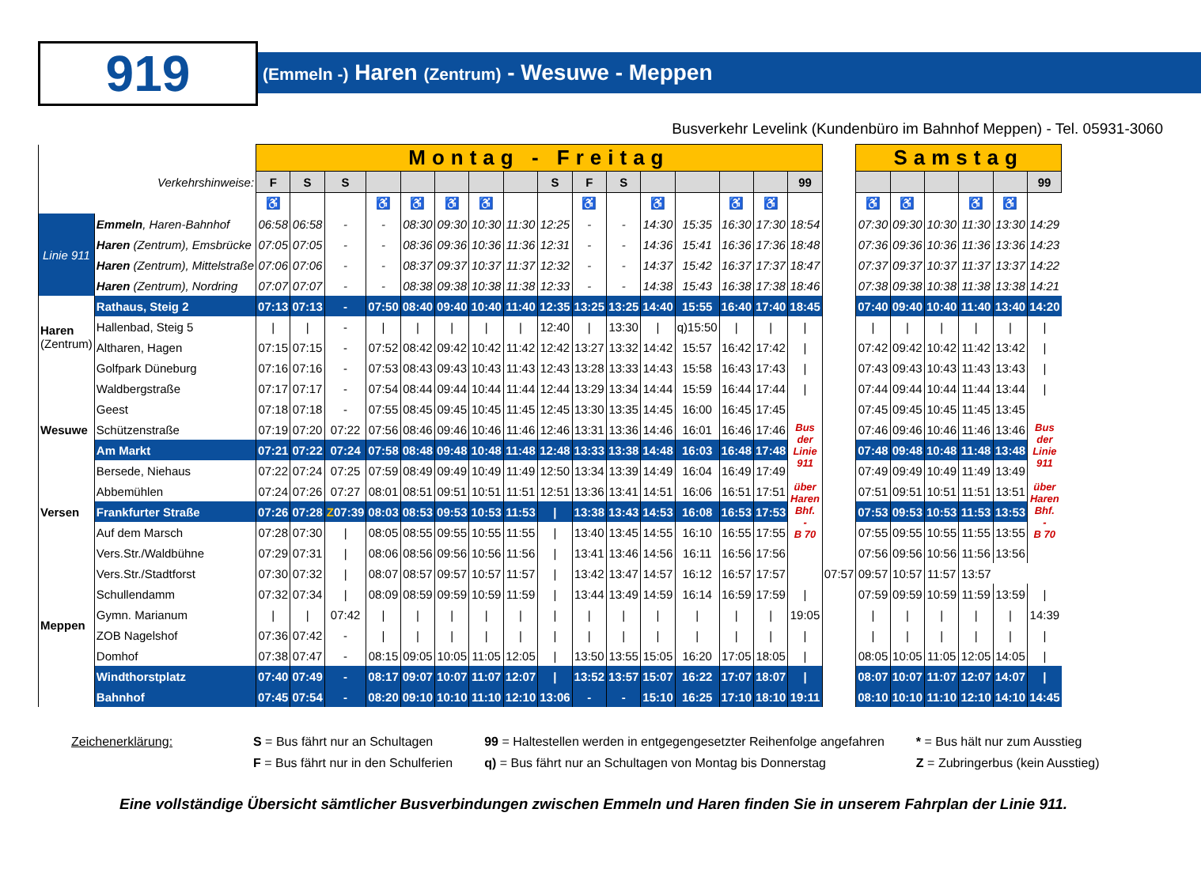919
(Emmeln -) Haren (Zentrum) - Wesuwe - Meppen
Busverkehr Levelink (Kundenbüro im Bahnhof Meppen) - Tel. 05931-3060
| | | Montag - Freitag | | | | | | | | | | | | | | | | | Samstag | | | | | |
| Verkehrshinweise: | | F | S | S | | | | | | S | F | S | | | | | 99 | | | | | | | 99 |
| | | ♿ | | | ♿ | ♿ | ♿ | ♿ | | | ♿ | | ♿ | | ♿ | ♿ | | | ♿ | ♿ | | ♿ | ♿ | |
| Linie 911 | Emmeln , Haren-Bahnhof | 06:58 | 06:58 | - | - | 08:30 | 09:30 | 10:30 | 11:30 | 12:25 | - | - | 14:30 | 15:35 | 16:30 | 17:30 | 18:54 | | 07:30 | 09:30 | 10:30 | 11:30 | 13:30 | 14:29 |
| | Haren (Zentrum), Emsbrücke | 07:05 | 07:05 | - | - | 08:36 | 09:36 | 10:36 | 11:36 | 12:31 | - | - | 14:36 | 15:41 | 16:36 | 17:36 | 18:48 | | 07:36 | 09:36 | 10:36 | 11:36 | 13:36 | 14:23 |
| | Haren (Zentrum), Mittelstraße | 07:06 | 07:06 | - | - | 08:37 | 09:37 | 10:37 | 11:37 | 12:32 | - | - | 14:37 | 15:42 | 16:37 | 17:37 | 18:47 | | 07:37 | 09:37 | 10:37 | 11:37 | 13:37 | 14:22 |
| | Haren (Zentrum), Nordring | 07:07 | 07:07 | - | - | 08:38 | 09:38 | 10:38 | 11:38 | 12:33 | - | - | 14:38 | 15:43 | 16:38 | 17:38 | 18:46 | | 07:38 | 09:38 | 10:38 | 11:38 | 13:38 | 14:21 |
| Haren (Zentrum) | Rathaus, Steig 2 | 07:13 | 07:13 | - | 07:50 | 08:40 | 09:40 | 10:40 | 11:40 | 12:35 | 13:25 | 13:25 | 14:40 | 15:55 | 16:40 | 17:40 | 18:45 | | 07:40 | 09:40 | 10:40 | 11:40 | 13:40 | 14:20 |
| | Hallenbad, Steig 5 | / | / | - | / | / | / | / | / | 12:40 | / | 13:30 | / | q)15:50 | / | / | / | | / | / | / | / | / | / |
| | Altharen, Hagen | 07:15 | 07:15 | - | 07:52 | 08:42 | 09:42 | 10:42 | 11:42 | 12:42 | 13:27 | 13:32 | 14:42 | 15:57 | 16:42 | 17:42 | / | | 07:42 | 09:42 | 10:42 | 11:42 | 13:42 | / |
| | Golfpark Düneburg | 07:16 | 07:16 | - | 07:53 | 08:43 | 09:43 | 10:43 | 11:43 | 12:43 | 13:28 | 13:33 | 14:43 | 15:58 | 16:43 | 17:43 | / | | 07:43 | 09:43 | 10:43 | 11:43 | 13:43 | / |
| Wesuwe | Waldbergstraße | 07:17 | 07:17 | - | 07:54 | 08:44 | 09:44 | 10:44 | 11:44 | 12:44 | 13:29 | 13:34 | 14:44 | 15:59 | 16:44 | 17:44 | / | | 07:44 | 09:44 | 10:44 | 11:44 | 13:44 | / |
| | Geest | 07:18 | 07:18 | - | 07:55 | 08:45 | 09:45 | 10:45 | 11:45 | 12:45 | 13:30 | 13:35 | 14:45 | 16:00 | 16:45 | 17:45 | Bus der Linie 911 über Haren Bhf. - B 70 | | 07:45 | 09:45 | 10:45 | 11:45 | 13:45 | Bus der Linie 911 über Haren Bhf. - B 70 |
| | Schützenstraße | 07:19 | 07:20 | 07:22 | 07:56 | 08:46 | 09:46 | 10:46 | 11:46 | 12:46 | 13:31 | 13:36 | 14:46 | 16:01 | 16:46 | 17:46 | | | 07:46 | 09:46 | 10:46 | 11:46 | 13:46 | |
| | Am Markt | 07:21 | 07:22 | 07:24 | 07:58 | 08:48 | 09:48 | 10:48 | 11:48 | 12:48 | 13:33 | 13:38 | 14:48 | 16:03 | 16:48 | 17:48 | | | 07:48 | 09:48 | 10:48 | 11:48 | 13:48 | |
| | Bersede, Niehaus | 07:22 | 07:24 | 07:25 | 07:59 | 08:49 | 09:49 | 10:49 | 11:49 | 12:50 | 13:34 | 13:39 | 14:49 | 16:04 | 16:49 | 17:49 | | | 07:49 | 09:49 | 10:49 | 11:49 | 13:49 | |
| Versen | Abbemühlen | 07:24 | 07:26 | 07:27 | 08:01 | 08:51 | 09:51 | 10:51 | 11:51 | 12:51 | 13:36 | 13:41 | 14:51 | 16:06 | 16:51 | 17:51 | | | 07:51 | 09:51 | 10:51 | 11:51 | 13:51 | |
| | Frankfurter Straße | 07:26 | 07:28 | Z 07:39 | 08:03 | 08:53 | 09:53 | 10:53 | 11:53 | / | 13:38 | 13:43 | 14:53 | 16:08 | 16:53 | 17:53 | | | 07:53 | 09:53 | 10:53 | 11:53 | 13:53 | |
| | Auf dem Marsch | 07:28 | 07:30 | / | 08:05 | 08:55 | 09:55 | 10:55 | 11:55 | / | 13:40 | 13:45 | 14:55 | 16:10 | 16:55 | 17:55 | | | 07:55 | 09:55 | 10:55 | 11:55 | 13:55 | |
| Meppen | Vers.Str./Waldbühne | 07:29 | 07:31 | / | 08:06 | 08:56 | 09:56 | 10:56 | 11:56 | / | 13:41 | 13:46 | 14:56 | 16:11 | 16:56 | 17:56 | | | 07:56 | 09:56 | 10:56 | 11:56 | 13:56 | |
| | Vers.Str./Stadtforst | 07:30 | 07:32 | / | 08:07 | 08:57 | 09:57 | 10:57 | 11:57 | / | 13:42 | 13:47 | 14:57 | 16:12 | 16:57 | 17:57 | | 07:57 | 09:57 | 10:57 | 11:57 | 13:57 | | |
| | Schullendamm | 07:32 | 07:34 | / | 08:09 | 08:59 | 09:59 | 10:59 | 11:59 | / | 13:44 | 13:49 | 14:59 | 16:14 | 16:59 | 17:59 | / | | 07:59 | 09:59 | 10:59 | 11:59 | 13:59 | / |
| | Gymn. Marianum | / | / | 07:42 | / | / | / | / | / | / | / | / | / | / | / | / | 19:05 | | / | / | / | / | / | 14:39 |
| | ZOB Nagelshof | 07:36 | 07:42 | - | / | / | / | / | / | / | / | / | / | / | / | / | / | | / | / | / | / | / | / |
| | Domhof | 07:38 | 07:47 | - | 08:15 | 09:05 | 10:05 | 11:05 | 12:05 | / | 13:50 | 13:55 | 15:05 | 16:20 | 17:05 | 18:05 | / | | 08:05 | 10:05 | 11:05 | 12:05 | 14:05 | / |
| | Windthorstplatz | 07:40 | 07:49 | - | 08:17 | 09:07 | 10:07 | 11:07 | 12:07 | / | 13:52 | 13:57 | 15:07 | 16:22 | 17:07 | 18:07 | / | | 08:07 | 10:07 | 11:07 | 12:07 | 14:07 | / |
| | Bahnhof | 07:45 | 07:54 | - | 08:20 | 09:10 | 10:10 | 11:10 | 12:10 | 13:06 | - | - | 15:10 | 16:25 | 17:10 | 18:10 | 19:11 | | 08:10 | 10:10 | 11:10 | 12:10 | 14:10 | 14:45 |
Zeichenerklärung: S = Bus fährt nur an Schultagen
F = Bus fährt nur in den Schulferien
99 = Haltestellen werden in entgegengesetzter Reihenfolge angefahren
q) = Bus fährt nur an Schultagen von Montag bis Donnerstag
* = Bus hält nur zum Ausstieg
Z = Zubringerbus (kein Ausstieg)
Eine vollständige Übersicht sämtlicher Busverbindungen zwischen Emmeln und Haren finden Sie in unserem Fahrplan der Linie 911.